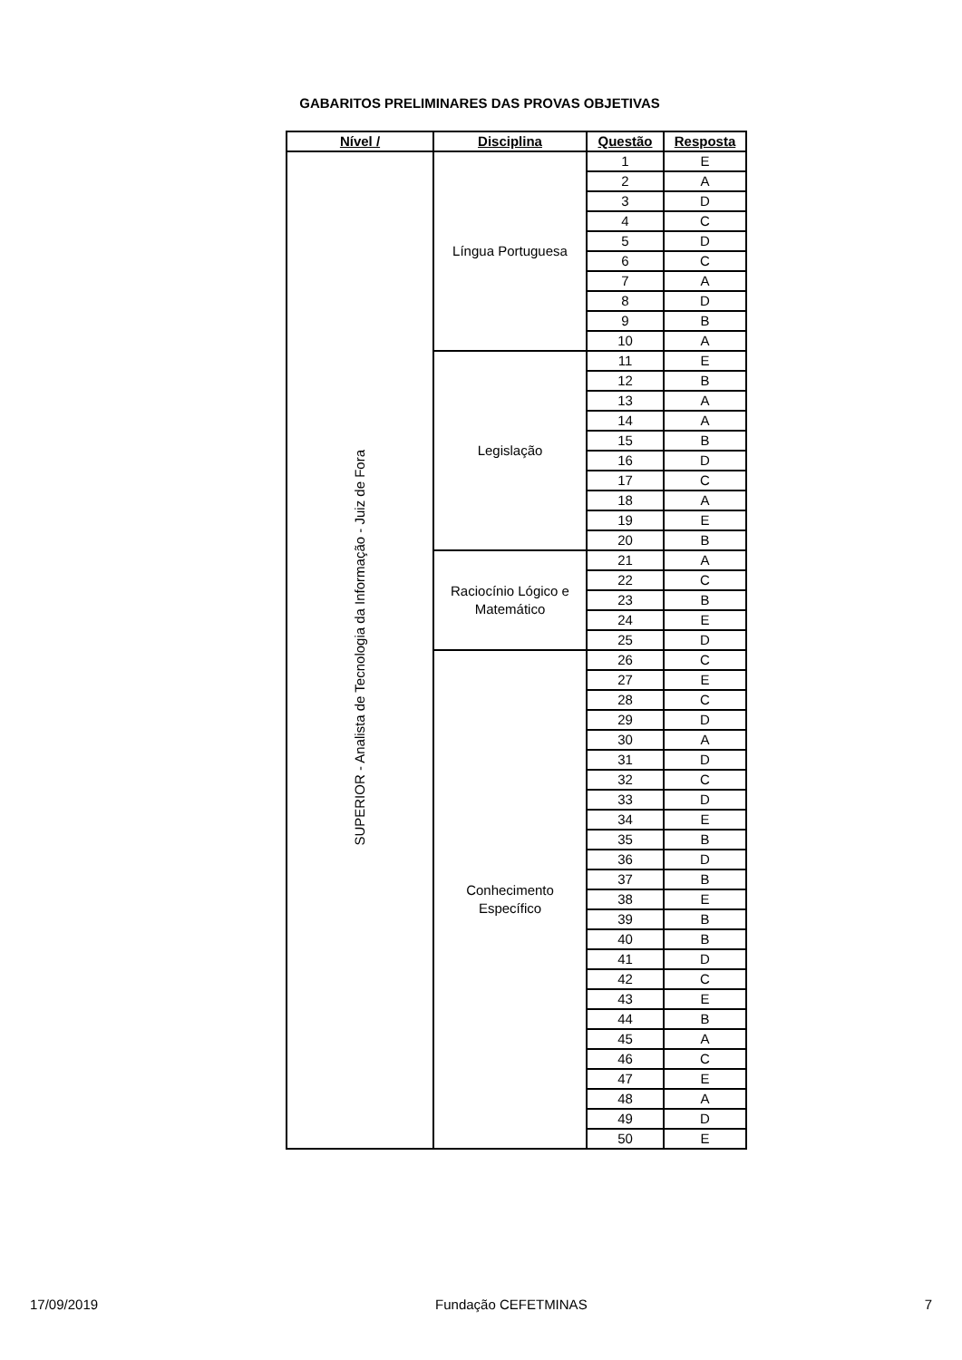GABARITOS PRELIMINARES DAS PROVAS OBJETIVAS
| Nível / | Disciplina | Questão | Resposta |
| --- | --- | --- | --- |
| SUPERIOR - Analista de Tecnologia da Informação - Juiz de Fora | Língua Portuguesa | 1 | E |
| | | 2 | A |
| | | 3 | D |
| | | 4 | C |
| | | 5 | D |
| | | 6 | C |
| | | 7 | A |
| | | 8 | D |
| | | 9 | B |
| | | 10 | A |
| | Legislação | 11 | E |
| | | 12 | B |
| | | 13 | A |
| | | 14 | A |
| | | 15 | B |
| | | 16 | D |
| | | 17 | C |
| | | 18 | A |
| | | 19 | E |
| | | 20 | B |
| | Raciocínio Lógico e Matemático | 21 | A |
| | | 22 | C |
| | | 23 | B |
| | | 24 | E |
| | | 25 | D |
| | Conhecimento Específico | 26 | C |
| | | 27 | E |
| | | 28 | C |
| | | 29 | D |
| | | 30 | A |
| | | 31 | D |
| | | 32 | C |
| | | 33 | D |
| | | 34 | E |
| | | 35 | B |
| | | 36 | D |
| | | 37 | B |
| | | 38 | E |
| | | 39 | B |
| | | 40 | B |
| | | 41 | D |
| | | 42 | C |
| | | 43 | E |
| | | 44 | B |
| | | 45 | A |
| | | 46 | C |
| | | 47 | E |
| | | 48 | A |
| | | 49 | D |
| | | 50 | E |
17/09/2019 Fundação CEFETMINAS 7